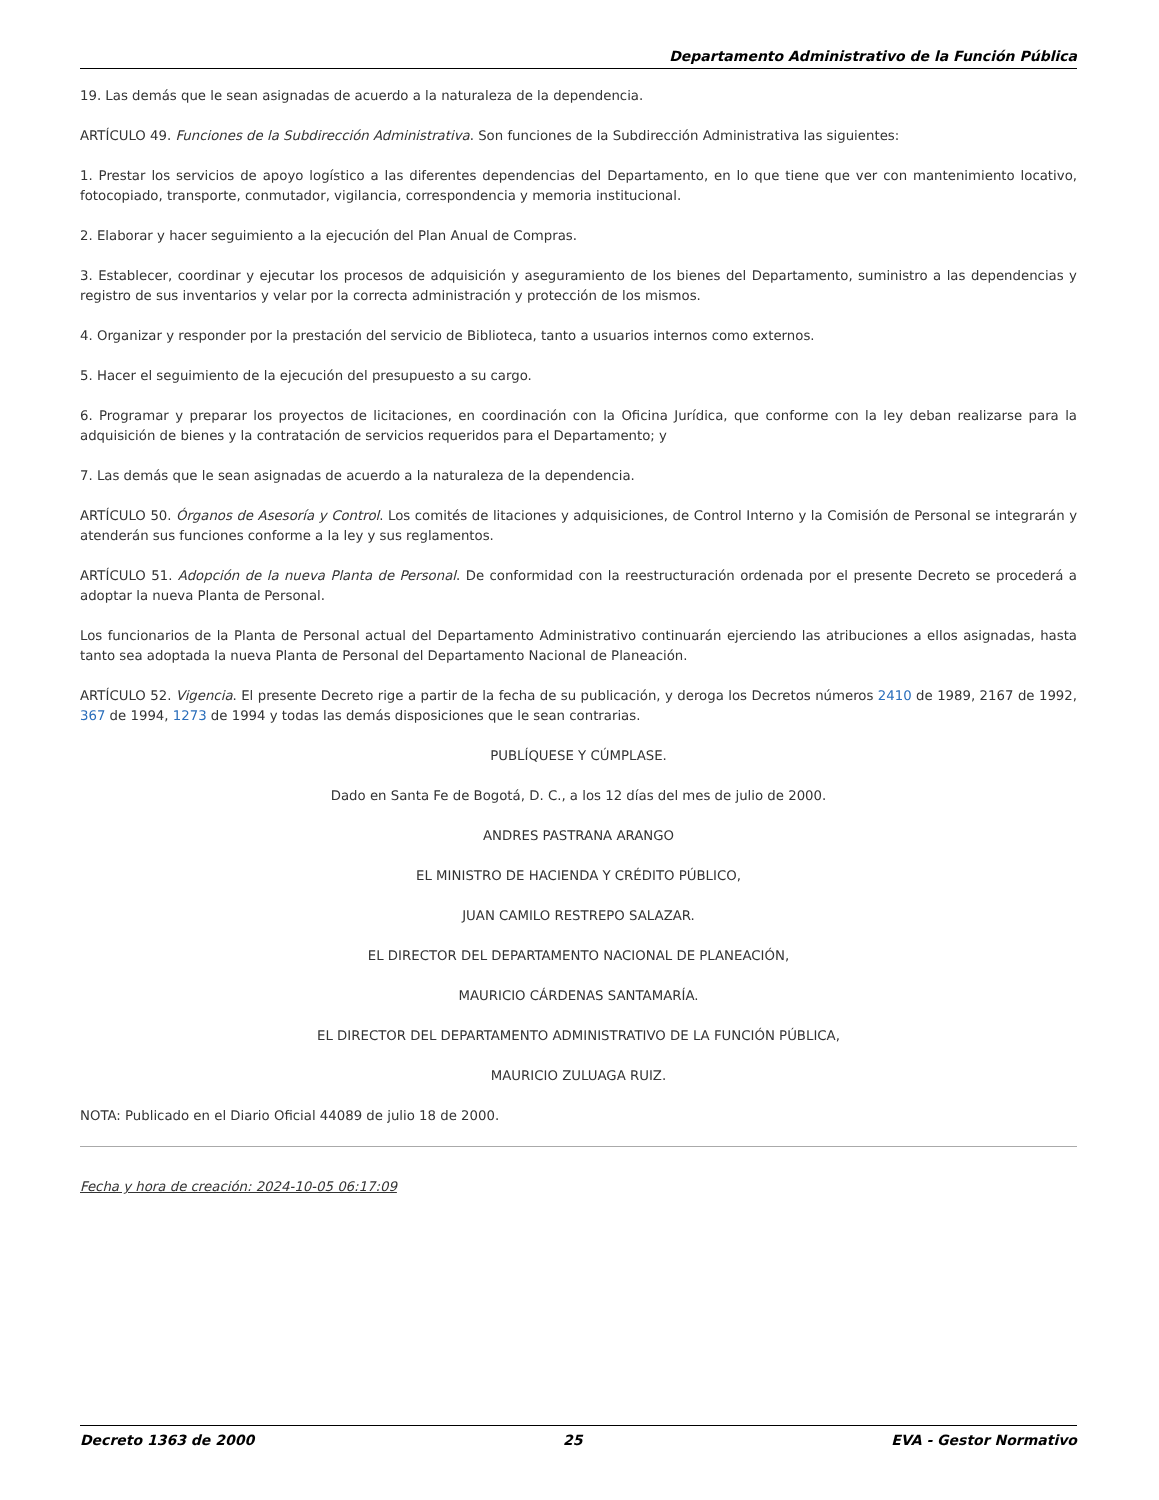Departamento Administrativo de la Función Pública
19. Las demás que le sean asignadas de acuerdo a la naturaleza de la dependencia.
ARTÍCULO 49. Funciones de la Subdirección Administrativa. Son funciones de la Subdirección Administrativa las siguientes:
1. Prestar los servicios de apoyo logístico a las diferentes dependencias del Departamento, en lo que tiene que ver con mantenimiento locativo, fotocopiado, transporte, conmutador, vigilancia, correspondencia y memoria institucional.
2. Elaborar y hacer seguimiento a la ejecución del Plan Anual de Compras.
3. Establecer, coordinar y ejecutar los procesos de adquisición y aseguramiento de los bienes del Departamento, suministro a las dependencias y registro de sus inventarios y velar por la correcta administración y protección de los mismos.
4. Organizar y responder por la prestación del servicio de Biblioteca, tanto a usuarios internos como externos.
5. Hacer el seguimiento de la ejecución del presupuesto a su cargo.
6. Programar y preparar los proyectos de licitaciones, en coordinación con la Oficina Jurídica, que conforme con la ley deban realizarse para la adquisición de bienes y la contratación de servicios requeridos para el Departamento; y
7. Las demás que le sean asignadas de acuerdo a la naturaleza de la dependencia.
ARTÍCULO 50. Órganos de Asesoría y Control. Los comités de litaciones y adquisiciones, de Control Interno y la Comisión de Personal se integrarán y atenderán sus funciones conforme a la ley y sus reglamentos.
ARTÍCULO 51. Adopción de la nueva Planta de Personal. De conformidad con la reestructuración ordenada por el presente Decreto se procederá a adoptar la nueva Planta de Personal.
Los funcionarios de la Planta de Personal actual del Departamento Administrativo continuarán ejerciendo las atribuciones a ellos asignadas, hasta tanto sea adoptada la nueva Planta de Personal del Departamento Nacional de Planeación.
ARTÍCULO 52. Vigencia. El presente Decreto rige a partir de la fecha de su publicación, y deroga los Decretos números 2410 de 1989, 2167 de 1992, 367 de 1994, 1273 de 1994 y todas las demás disposiciones que le sean contrarias.
PUBLÍQUESE Y CÚMPLASE.
Dado en Santa Fe de Bogotá, D. C., a los 12 días del mes de julio de 2000.
ANDRES PASTRANA ARANGO
EL MINISTRO DE HACIENDA Y CRÉDITO PÚBLICO,
JUAN CAMILO RESTREPO SALAZAR.
EL DIRECTOR DEL DEPARTAMENTO NACIONAL DE PLANEACIÓN,
MAURICIO CÁRDENAS SANTAMARÍA.
EL DIRECTOR DEL DEPARTAMENTO ADMINISTRATIVO DE LA FUNCIÓN PÚBLICA,
MAURICIO ZULUAGA RUIZ.
NOTA: Publicado en el Diario Oficial 44089 de julio 18 de 2000.
Fecha y hora de creación: 2024-10-05 06:17:09
Decreto 1363 de 2000 25 EVA - Gestor Normativo